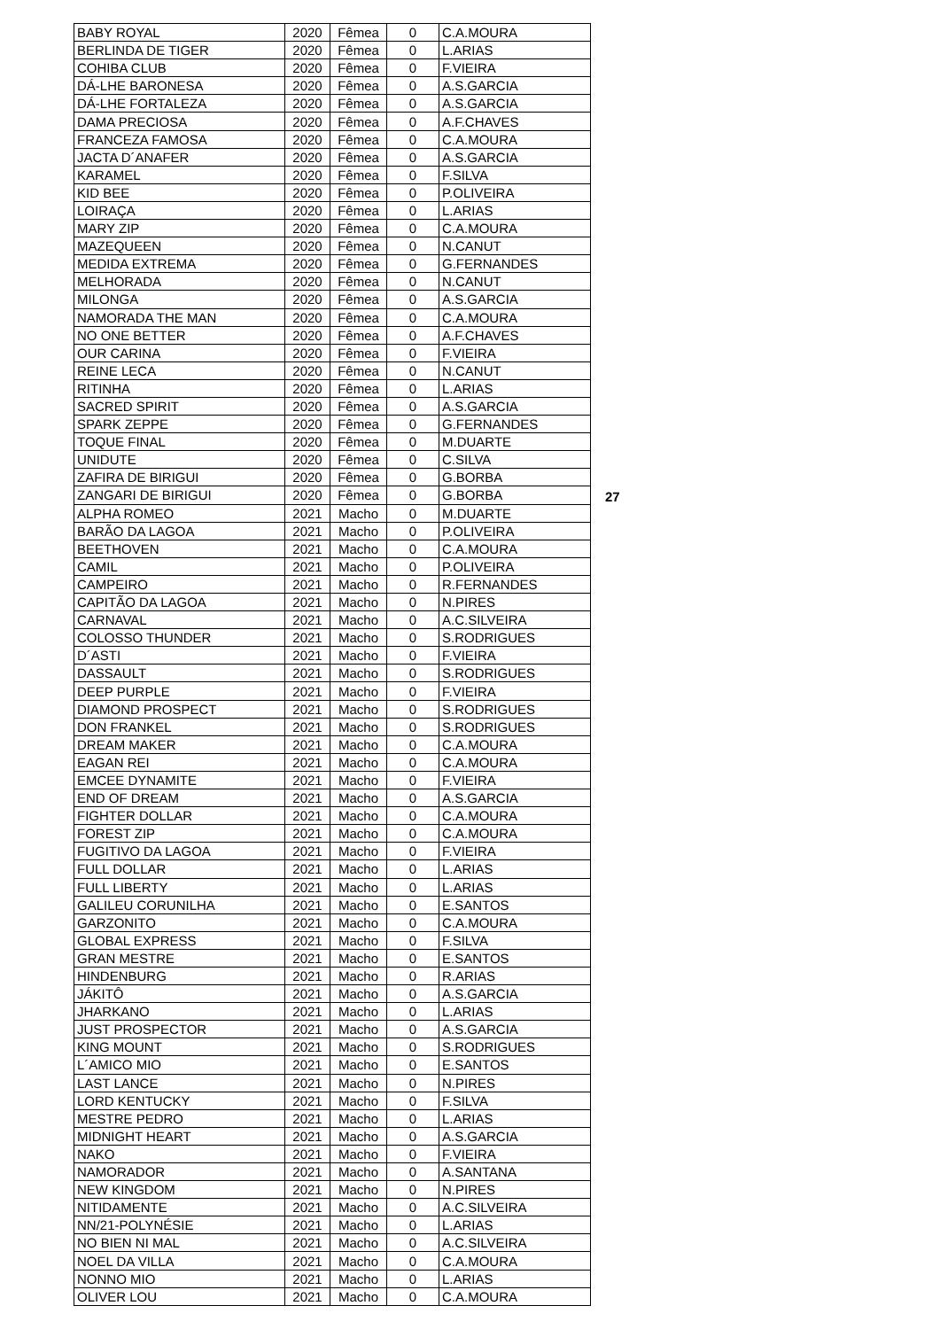| BABY ROYAL | 2020 | Fêmea | 0 | C.A.MOURA |
| BERLINDA DE TIGER | 2020 | Fêmea | 0 | L.ARIAS |
| COHIBA CLUB | 2020 | Fêmea | 0 | F.VIEIRA |
| DÁ-LHE BARONESA | 2020 | Fêmea | 0 | A.S.GARCIA |
| DÁ-LHE FORTALEZA | 2020 | Fêmea | 0 | A.S.GARCIA |
| DAMA PRECIOSA | 2020 | Fêmea | 0 | A.F.CHAVES |
| FRANCEZA FAMOSA | 2020 | Fêmea | 0 | C.A.MOURA |
| JACTA D´ANAFER | 2020 | Fêmea | 0 | A.S.GARCIA |
| KARAMEL | 2020 | Fêmea | 0 | F.SILVA |
| KID BEE | 2020 | Fêmea | 0 | P.OLIVEIRA |
| LOIRAÇA | 2020 | Fêmea | 0 | L.ARIAS |
| MARY ZIP | 2020 | Fêmea | 0 | C.A.MOURA |
| MAZEQUEEN | 2020 | Fêmea | 0 | N.CANUT |
| MEDIDA EXTREMA | 2020 | Fêmea | 0 | G.FERNANDES |
| MELHORADA | 2020 | Fêmea | 0 | N.CANUT |
| MILONGA | 2020 | Fêmea | 0 | A.S.GARCIA |
| NAMORADA THE MAN | 2020 | Fêmea | 0 | C.A.MOURA |
| NO ONE BETTER | 2020 | Fêmea | 0 | A.F.CHAVES |
| OUR CARINA | 2020 | Fêmea | 0 | F.VIEIRA |
| REINE LECA | 2020 | Fêmea | 0 | N.CANUT |
| RITINHA | 2020 | Fêmea | 0 | L.ARIAS |
| SACRED SPIRIT | 2020 | Fêmea | 0 | A.S.GARCIA |
| SPARK ZEPPE | 2020 | Fêmea | 0 | G.FERNANDES |
| TOQUE FINAL | 2020 | Fêmea | 0 | M.DUARTE |
| UNIDUTE | 2020 | Fêmea | 0 | C.SILVA |
| ZAFIRA DE BIRIGUI | 2020 | Fêmea | 0 | G.BORBA |
| ZANGARI DE BIRIGUI | 2020 | Fêmea | 0 | G.BORBA |
| ALPHA ROMEO | 2021 | Macho | 0 | M.DUARTE |
| BARÃO DA LAGOA | 2021 | Macho | 0 | P.OLIVEIRA |
| BEETHOVEN | 2021 | Macho | 0 | C.A.MOURA |
| CAMIL | 2021 | Macho | 0 | P.OLIVEIRA |
| CAMPEIRO | 2021 | Macho | 0 | R.FERNANDES |
| CAPITÃO DA LAGOA | 2021 | Macho | 0 | N.PIRES |
| CARNAVAL | 2021 | Macho | 0 | A.C.SILVEIRA |
| COLOSSO THUNDER | 2021 | Macho | 0 | S.RODRIGUES |
| D´ASTI | 2021 | Macho | 0 | F.VIEIRA |
| DASSAULT | 2021 | Macho | 0 | S.RODRIGUES |
| DEEP PURPLE | 2021 | Macho | 0 | F.VIEIRA |
| DIAMOND PROSPECT | 2021 | Macho | 0 | S.RODRIGUES |
| DON FRANKEL | 2021 | Macho | 0 | S.RODRIGUES |
| DREAM MAKER | 2021 | Macho | 0 | C.A.MOURA |
| EAGAN REI | 2021 | Macho | 0 | C.A.MOURA |
| EMCEE DYNAMITE | 2021 | Macho | 0 | F.VIEIRA |
| END OF DREAM | 2021 | Macho | 0 | A.S.GARCIA |
| FIGHTER DOLLAR | 2021 | Macho | 0 | C.A.MOURA |
| FOREST ZIP | 2021 | Macho | 0 | C.A.MOURA |
| FUGITIVO DA LAGOA | 2021 | Macho | 0 | F.VIEIRA |
| FULL DOLLAR | 2021 | Macho | 0 | L.ARIAS |
| FULL LIBERTY | 2021 | Macho | 0 | L.ARIAS |
| GALILEU CORUNILHA | 2021 | Macho | 0 | E.SANTOS |
| GARZONITO | 2021 | Macho | 0 | C.A.MOURA |
| GLOBAL EXPRESS | 2021 | Macho | 0 | F.SILVA |
| GRAN MESTRE | 2021 | Macho | 0 | E.SANTOS |
| HINDENBURG | 2021 | Macho | 0 | R.ARIAS |
| JÁKITÔ | 2021 | Macho | 0 | A.S.GARCIA |
| JHARKANO | 2021 | Macho | 0 | L.ARIAS |
| JUST PROSPECTOR | 2021 | Macho | 0 | A.S.GARCIA |
| KING MOUNT | 2021 | Macho | 0 | S.RODRIGUES |
| L´AMICO MIO | 2021 | Macho | 0 | E.SANTOS |
| LAST LANCE | 2021 | Macho | 0 | N.PIRES |
| LORD KENTUCKY | 2021 | Macho | 0 | F.SILVA |
| MESTRE PEDRO | 2021 | Macho | 0 | L.ARIAS |
| MIDNIGHT HEART | 2021 | Macho | 0 | A.S.GARCIA |
| NAKO | 2021 | Macho | 0 | F.VIEIRA |
| NAMORADOR | 2021 | Macho | 0 | A.SANTANA |
| NEW KINGDOM | 2021 | Macho | 0 | N.PIRES |
| NITIDAMENTE | 2021 | Macho | 0 | A.C.SILVEIRA |
| NN/21-POLYNÉSIE | 2021 | Macho | 0 | L.ARIAS |
| NO BIEN NI MAL | 2021 | Macho | 0 | A.C.SILVEIRA |
| NOEL DA VILLA | 2021 | Macho | 0 | C.A.MOURA |
| NONNO MIO | 2021 | Macho | 0 | L.ARIAS |
| OLIVER LOU | 2021 | Macho | 0 | C.A.MOURA |
27